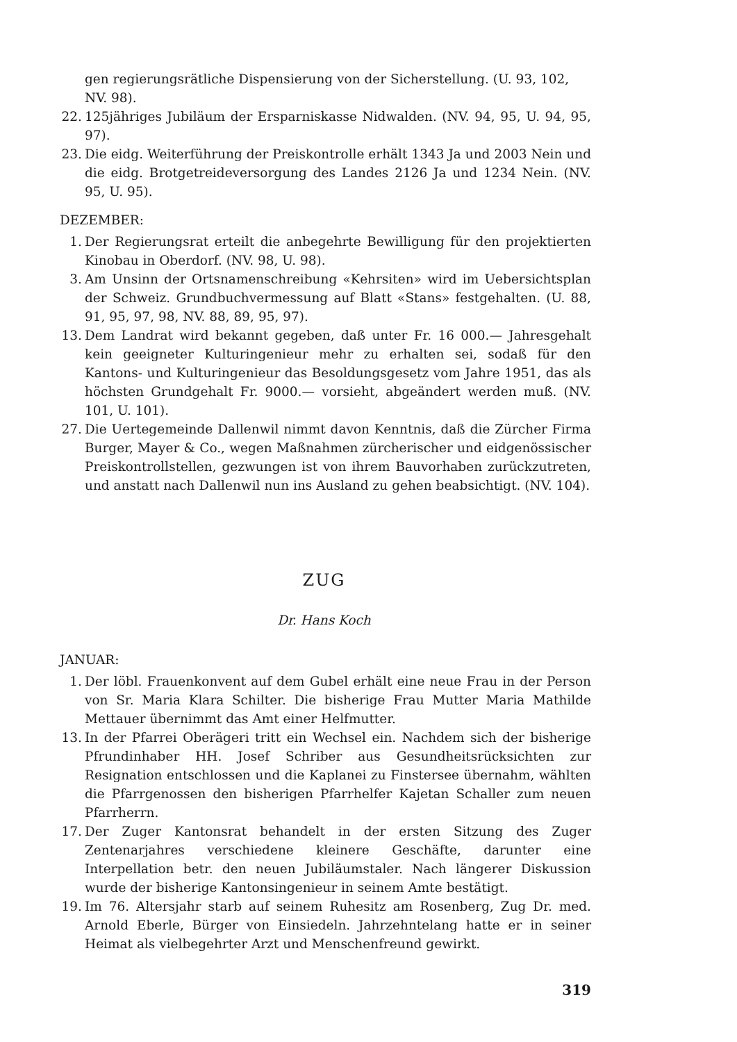gen regierungsrätliche Dispensierung von der Sicherstellung. (U. 93, 102, NV. 98).
22. 125jähriges Jubiläum der Ersparniskasse Nidwalden. (NV. 94, 95, U. 94, 95, 97).
23. Die eidg. Weiterführung der Preiskontrolle erhält 1343 Ja und 2003 Nein und die eidg. Brotgetreideversorgung des Landes 2126 Ja und 1234 Nein. (NV. 95, U. 95).
DEZEMBER:
1. Der Regierungsrat erteilt die anbegehrte Bewilligung für den projektierten Kinobau in Oberdorf. (NV. 98, U. 98).
3. Am Unsinn der Ortsnamenschreibung «Kehrsiten» wird im Uebersichtsplan der Schweiz. Grundbuchvermessung auf Blatt «Stans» festgehalten. (U. 88, 91, 95, 97, 98, NV. 88, 89, 95, 97).
13. Dem Landrat wird bekannt gegeben, daß unter Fr. 16 000.— Jahresgehalt kein geeigneter Kulturingenieur mehr zu erhalten sei, sodaß für den Kantons- und Kulturingenieur das Besoldungsgesetz vom Jahre 1951, das als höchsten Grundgehalt Fr. 9000.— vorsieht, abgeändert werden muß. (NV. 101, U. 101).
27. Die Uertegemeinde Dallenwil nimmt davon Kenntnis, daß die Zürcher Firma Burger, Mayer & Co., wegen Maßnahmen zürcherischer und eidgenössischer Preiskontrollstellen, gezwungen ist von ihrem Bauvorhaben zurückzutreten, und anstatt nach Dallenwil nun ins Ausland zu gehen beabsichtigt. (NV. 104).
ZUG
Dr. Hans Koch
JANUAR:
1. Der löbl. Frauenkonvent auf dem Gubel erhält eine neue Frau in der Person von Sr. Maria Klara Schilter. Die bisherige Frau Mutter Maria Mathilde Mettauer übernimmt das Amt einer Helfmutter.
13. In der Pfarrei Oberägeri tritt ein Wechsel ein. Nachdem sich der bisherige Pfrundinhaber HH. Josef Schriber aus Gesundheitsrücksichten zur Resignation entschlossen und die Kaplanei zu Finstersee übernahm, wählten die Pfarrgenossen den bisherigen Pfarrhelfer Kajetan Schaller zum neuen Pfarrherrn.
17. Der Zuger Kantonsrat behandelt in der ersten Sitzung des Zuger Zentenarjahres verschiedene kleinere Geschäfte, darunter eine Interpellation betr. den neuen Jubiläumstaler. Nach längerer Diskussion wurde der bisherige Kantonsingenieur in seinem Amte bestätigt.
19. Im 76. Altersjahr starb auf seinem Ruhesitz am Rosenberg, Zug Dr. med. Arnold Eberle, Bürger von Einsiedeln. Jahrzehntelang hatte er in seiner Heimat als vielbegehrter Arzt und Menschenfreund gewirkt.
319